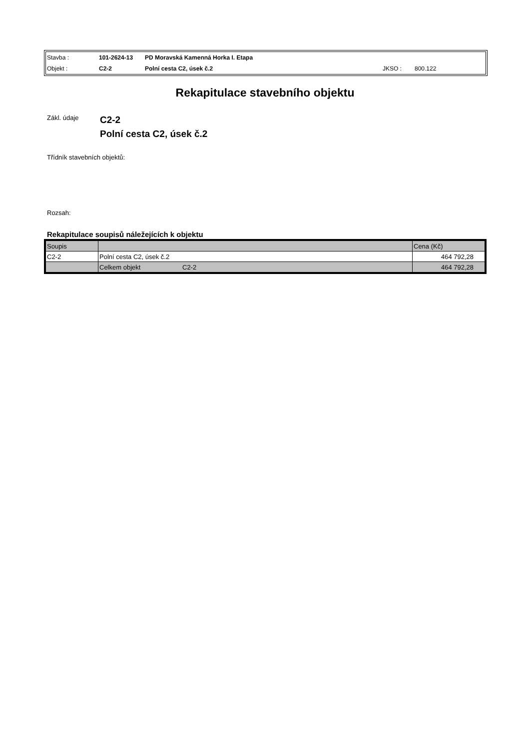| Stavba : | 101-2624-13 | PD Moravská Kamenná Horka I. Etapa | | |
| Objekt : | C2-2 | Polní cesta C2, úsek č.2 | JKSO : | 800.122 |
Rekapitulace stavebního objektu
Zákl. údaje
C2-2
Polní cesta C2, úsek č.2
Třídník stavebních objektů:
Rozsah:
Rekapitulace soupisů náležejících k objektu
| Soupis | | Cena (Kč) |
| C2-2 | Polní cesta C2, úsek č.2 | 464 792,28 |
| | Celkem objekt C2-2 | 464 792,28 |